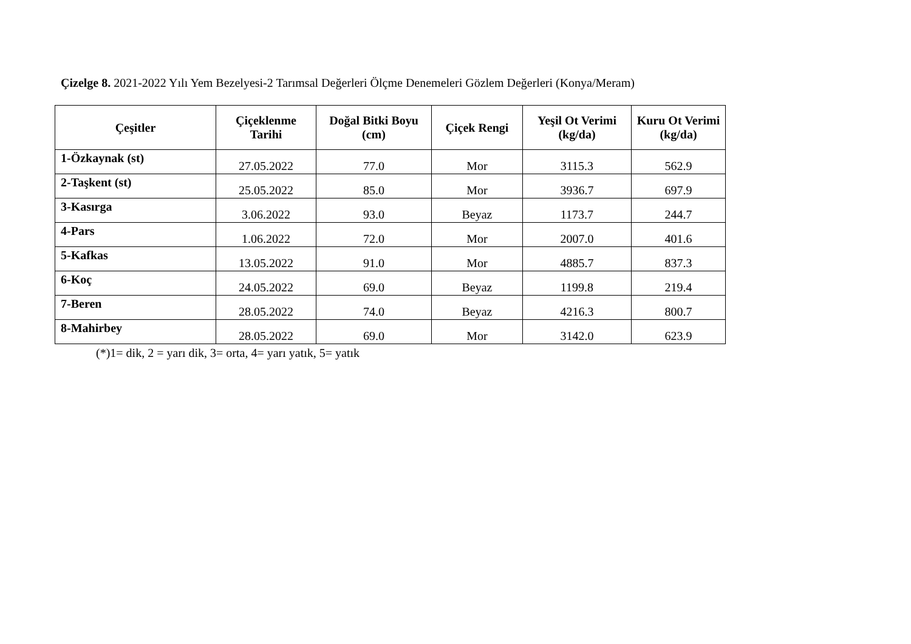Çizelge 8. 2021-2022 Yılı Yem Bezelyesi-2 Tarımsal Değerleri Ölçme Denemeleri Gözlem Değerleri (Konya/Meram)
| Çeşitler | Çiçeklenme Tarihi | Doğal Bitki Boyu (cm) | Çiçek Rengi | Yeşil Ot Verimi (kg/da) | Kuru Ot Verimi (kg/da) |
| --- | --- | --- | --- | --- | --- |
| 1-Özkaynak (st) | 27.05.2022 | 77.0 | Mor | 3115.3 | 562.9 |
| 2-Taşkent (st) | 25.05.2022 | 85.0 | Mor | 3936.7 | 697.9 |
| 3-Kasırga | 3.06.2022 | 93.0 | Beyaz | 1173.7 | 244.7 |
| 4-Pars | 1.06.2022 | 72.0 | Mor | 2007.0 | 401.6 |
| 5-Kafkas | 13.05.2022 | 91.0 | Mor | 4885.7 | 837.3 |
| 6-Koç | 24.05.2022 | 69.0 | Beyaz | 1199.8 | 219.4 |
| 7-Beren | 28.05.2022 | 74.0 | Beyaz | 4216.3 | 800.7 |
| 8-Mahirbey | 28.05.2022 | 69.0 | Mor | 3142.0 | 623.9 |
(*)1= dik, 2 = yarı dik, 3= orta, 4= yarı yatık, 5= yatık